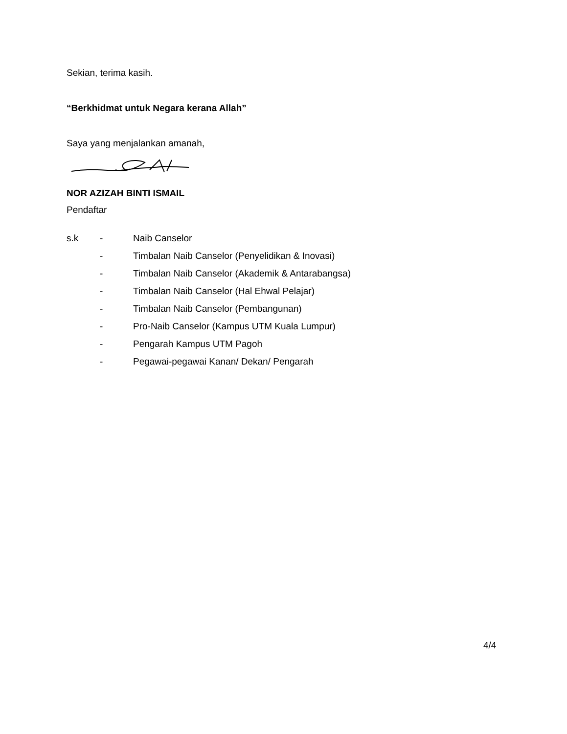Sekian, terima kasih.
“Berkhidmat untuk Negara kerana Allah”
Saya yang menjalankan amanah,
NOR AZIZAH BINTI ISMAIL
Pendaftar
| s.k | - | Naib Canselor |
| | - | Timbalan Naib Canselor (Penyelidikan & Inovasi) |
| | - | Timbalan Naib Canselor (Akademik & Antarabangsa) |
| | - | Timbalan Naib Canselor (Hal Ehwal Pelajar) |
| | - | Timbalan Naib Canselor (Pembangunan) |
| | - | Pro-Naib Canselor (Kampus UTM Kuala Lumpur) |
| | - | Pengarah Kampus UTM Pagoh |
| | - | Pegawai-pegawai Kanan/ Dekan/ Pengarah |
4/4